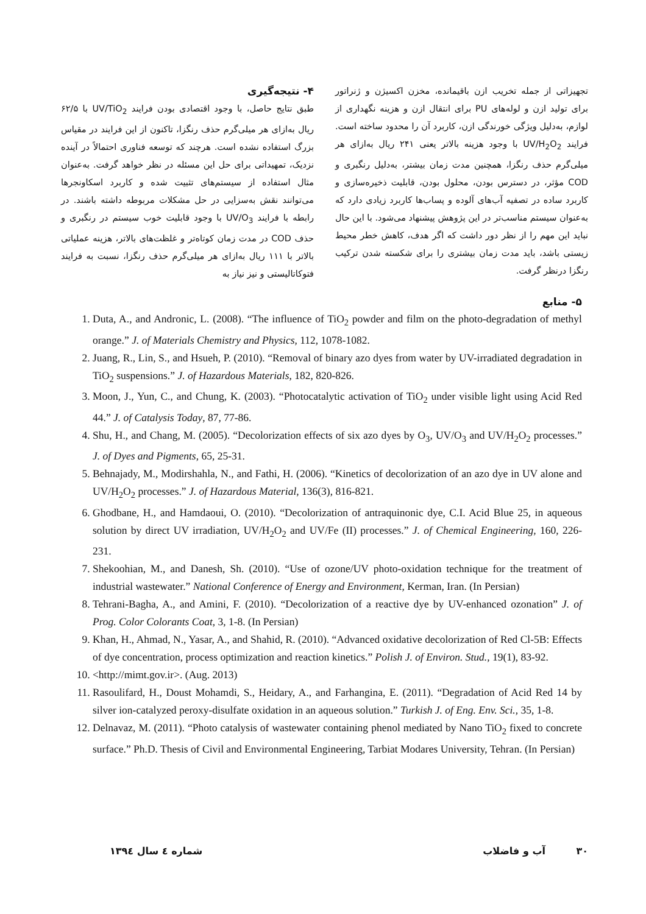۴- نتیجه‌گیری
طبق نتایج حاصل، با وجود اقتصادی بودن فرایند UV/TiO<sub>2</sub> با ۶۲/۵ ریال به‌ازای هر میلی‌گرم حذف رنگزا، تاکنون از این فرایند در مقیاس بزرگ استفاده نشده است. هرچند که توسعه فناوری احتمالاً در آینده نزدیک، تمهیداتی برای حل این مسئله در نظر خواهد گرفت. به‌عنوان مثال استفاده از سیستم‌های تثبیت شده و کاربرد اسکاونجرها می‌توانند نقش به‌سزایی در حل مشکلات مربوطه داشته باشند. در رابطه با فرایند UV/O<sub>3</sub> با وجود قابلیت خوب سیستم در رنگبری و حذف COD در مدت زمان کوتاه‌تر و غلظت‌های بالاتر، هزینه عملیاتی بالاتر با ۱۱۱ ریال به‌ازای هر میلی‌گرم حذف رنگزا، نسبت به فرایند فتوکاتالیستی و نیز نیاز به
تجهیزاتی از جمله تخریب ازن باقیمانده، مخزن اکسیژن و ژنراتور برای تولید ازن و لوله‌های PU برای انتقال ازن و هزینه نگهداری از لوازم، به‌دلیل ویژگی خورندگی ازن، کاربرد آن را محدود ساخته است. فرایند UV/H<sub>2</sub>O<sub>2</sub> با وجود هزینه بالاتر یعنی ۲۴۱ ریال به‌ازای هر میلی‌گرم حذف رنگزا، همچنین مدت زمان بیشتر، به‌دلیل رنگبری و COD مؤثر، در دسترس بودن، محلول بودن، قابلیت ذخیره‌سازی و کاربرد ساده در تصفیه آب‌های آلوده و پساب‌ها کاربرد زیادی دارد که به‌عنوان سیستم مناسب‌تر در این پژوهش پیشنهاد می‌شود. با این حال نباید این مهم را از نظر دور داشت که اگر هدف، کاهش خطر محیط زیستی باشد، باید مدت زمان بیشتری را برای شکسته شدن ترکیب رنگزا درنظر گرفت.
۵- منابع
1. Duta, A., and Andronic, L. (2008). “The influence of TiO<sub>2</sub> powder and film on the photo-degradation of methyl orange.” J. of Materials Chemistry and Physics, 112, 1078-1082.
2. Juang, R., Lin, S., and Hsueh, P. (2010). “Removal of binary azo dyes from water by UV-irradiated degradation in TiO<sub>2</sub> suspensions.” J. of Hazardous Materials, 182, 820-826.
3. Moon, J., Yun, C., and Chung, K. (2003). “Photocatalytic activation of TiO<sub>2</sub> under visible light using Acid Red 44.” J. of Catalysis Today, 87, 77-86.
4. Shu, H., and Chang, M. (2005). “Decolorization effects of six azo dyes by O<sub>3</sub>, UV/O<sub>3</sub> and UV/H<sub>2</sub>O<sub>2</sub> processes.” J. of Dyes and Pigments, 65, 25-31.
5. Behnajady, M., Modirshahla, N., and Fathi, H. (2006). “Kinetics of decolorization of an azo dye in UV alone and UV/H<sub>2</sub>O<sub>2</sub> processes.” J. of Hazardous Material, 136(3), 816-821.
6. Ghodbane, H., and Hamdaoui, O. (2010). “Decolorization of antraquinonic dye, C.I. Acid Blue 25, in aqueous solution by direct UV irradiation, UV/H<sub>2</sub>O<sub>2</sub> and UV/Fe (II) processes.” J. of Chemical Engineering, 160, 226-231.
7. Shekoohian, M., and Danesh, Sh. (2010). “Use of ozone/UV photo-oxidation technique for the treatment of industrial wastewater.” National Conference of Energy and Environment, Kerman, Iran. (In Persian)
8. Tehrani-Bagha, A., and Amini, F. (2010). “Decolorization of a reactive dye by UV-enhanced ozonation” J. of Prog. Color Colorants Coat, 3, 1-8. (In Persian)
9. Khan, H., Ahmad, N., Yasar, A., and Shahid, R. (2010). “Advanced oxidative decolorization of Red Cl-5B: Effects of dye concentration, process optimization and reaction kinetics.” Polish J. of Environ. Stud., 19(1), 83-92.
10. <http://mimt.gov.ir>. (Aug. 2013)
11. Rasoulifard, H., Doust Mohamdi, S., Heidary, A., and Farhangina, E. (2011). “Degradation of Acid Red 14 by silver ion-catalyzed peroxy-disulfate oxidation in an aqueous solution.” Turkish J. of Eng. Env. Sci., 35, 1-8.
12. Delnavaz, M. (2011). “Photo catalysis of wastewater containing phenol mediated by Nano TiO<sub>2</sub> fixed to concrete surface.” Ph.D. Thesis of Civil and Environmental Engineering, Tarbiat Modares University, Tehran. (In Persian)
۳۰ آب و فاضلاب شماره ٤ سال ١٣٩٤